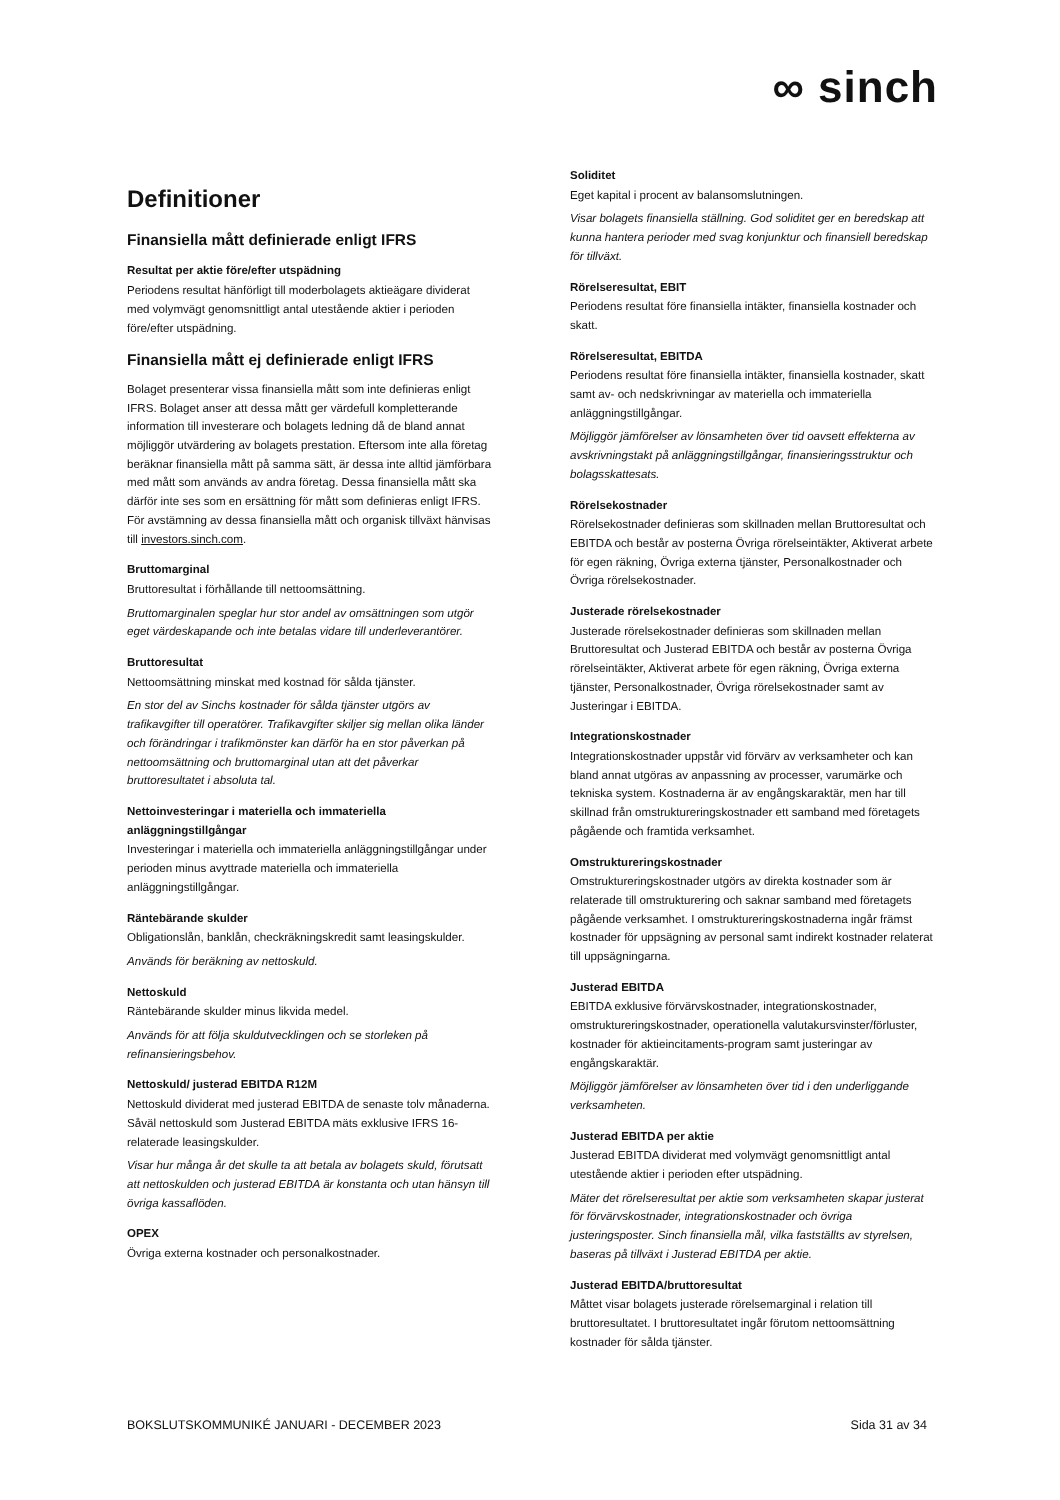∞ sinch
Definitioner
Finansiella mått definierade enligt IFRS
Resultat per aktie före/efter utspädning
Periodens resultat hänförligt till moderbolagets aktieägare dividerat med volymvägt genomsnittligt antal utestående aktier i perioden före/efter utspädning.
Finansiella mått ej definierade enligt IFRS
Bolaget presenterar vissa finansiella mått som inte definieras enligt IFRS. Bolaget anser att dessa mått ger värdefull kompletterande information till investerare och bolagets ledning då de bland annat möjliggör utvärdering av bolagets prestation. Eftersom inte alla företag beräknar finansiella mått på samma sätt, är dessa inte alltid jämförbara med mått som används av andra företag. Dessa finansiella mått ska därför inte ses som en ersättning för mått som definieras enligt IFRS. För avstämning av dessa finansiella mått och organisk tillväxt hänvisas till investors.sinch.com.
Bruttomarginal
Bruttoresultat i förhållande till nettoomsättning.
Bruttomarginalen speglar hur stor andel av omsättningen som utgör eget värdeskapande och inte betalas vidare till underleverantörer.
Bruttoresultat
Nettoomsättning minskat med kostnad för sålda tjänster.
En stor del av Sinchs kostnader för sålda tjänster utgörs av trafikavgifter till operatörer. Trafikavgifter skiljer sig mellan olika länder och förändringar i trafikmönster kan därför ha en stor påverkan på nettoomsättning och bruttomarginal utan att det påverkar bruttoresultatet i absoluta tal.
Nettoinvesteringar i materiella och immateriella anläggningstillgångar
Investeringar i materiella och immateriella anläggningstillgångar under perioden minus avyttrade materiella och immateriella anläggningstillgångar.
Räntebärande skulder
Obligationslån, banklån, checkräkningskredit samt leasingskulder.
Används för beräkning av nettoskuld.
Nettoskuld
Räntebärande skulder minus likvida medel.
Används för att följa skuldutvecklingen och se storleken på refinansieringsbehov.
Nettoskuld/ justerad EBITDA R12M
Nettoskuld dividerat med justerad EBITDA de senaste tolv månaderna. Såväl nettoskuld som Justerad EBITDA mäts exklusive IFRS 16-relaterade leasingskulder.
Visar hur många år det skulle ta att betala av bolagets skuld, förutsatt att nettoskulden och justerad EBITDA är konstanta och utan hänsyn till övriga kassaflöden.
OPEX
Övriga externa kostnader och personalkostnader.
Soliditet
Eget kapital i procent av balansomslutningen.
Visar bolagets finansiella ställning. God soliditet ger en beredskap att kunna hantera perioder med svag konjunktur och finansiell beredskap för tillväxt.
Rörelseresultat, EBIT
Periodens resultat före finansiella intäkter, finansiella kostnader och skatt.
Rörelseresultat, EBITDA
Periodens resultat före finansiella intäkter, finansiella kostnader, skatt samt av- och nedskrivningar av materiella och immateriella anläggningstillgångar.
Möjliggör jämförelser av lönsamheten över tid oavsett effekterna av avskrivningstakt på anläggningstillgångar, finansieringsstruktur och bolagsskattesats.
Rörelsekostnader
Rörelsekostnader definieras som skillnaden mellan Bruttoresultat och EBITDA och består av posterna Övriga rörelseintäkter, Aktiverat arbete för egen räkning, Övriga externa tjänster, Personalkostnader och Övriga rörelsekostnader.
Justerade rörelsekostnader
Justerade rörelsekostnader definieras som skillnaden mellan Bruttoresultat och Justerad EBITDA och består av posterna Övriga rörelseintäkter, Aktiverat arbete för egen räkning, Övriga externa tjänster, Personalkostnader, Övriga rörelsekostnader samt av Justeringar i EBITDA.
Integrationskostnader
Integrationskostnader uppstår vid förvärv av verksamheter och kan bland annat utgöras av anpassning av processer, varumärke och tekniska system. Kostnaderna är av engångskaraktär, men har till skillnad från omstruktureringskostnader ett samband med företagets pågående och framtida verksamhet.
Omstruktureringskostnader
Omstruktureringskostnader utgörs av direkta kostnader som är relaterade till omstrukturering och saknar samband med företagets pågående verksamhet. I omstruktureringskostnaderna ingår främst kostnader för uppsägning av personal samt indirekt kostnader relaterat till uppsägningarna.
Justerad EBITDA
EBITDA exklusive förvärvskostnader, integrationskostnader, omstruktureringskostnader, operationella valutakursvinster/förluster, kostnader för aktieincitaments-program samt justeringar av engångskaraktär.
Möjliggör jämförelser av lönsamheten över tid i den underliggande verksamheten.
Justerad EBITDA per aktie
Justerad EBITDA dividerat med volymvägt genomsnittligt antal utestående aktier i perioden efter utspädning.
Mäter det rörelseresultat per aktie som verksamheten skapar justerat för förvärvskostnader, integrationskostnader och övriga justeringsposter. Sinch finansiella mål, vilka fastställts av styrelsen, baseras på tillväxt i Justerad EBITDA per aktie.
Justerad EBITDA/bruttoresultat
Måttet visar bolagets justerade rörelsemarginal i relation till bruttoresultatet. I bruttoresultatet ingår förutom nettoomsättning kostnader för sålda tjänster.
BOKSLUTSKOMMUNIKÉ JANUARI - DECEMBER 2023 Sida 31 av 34